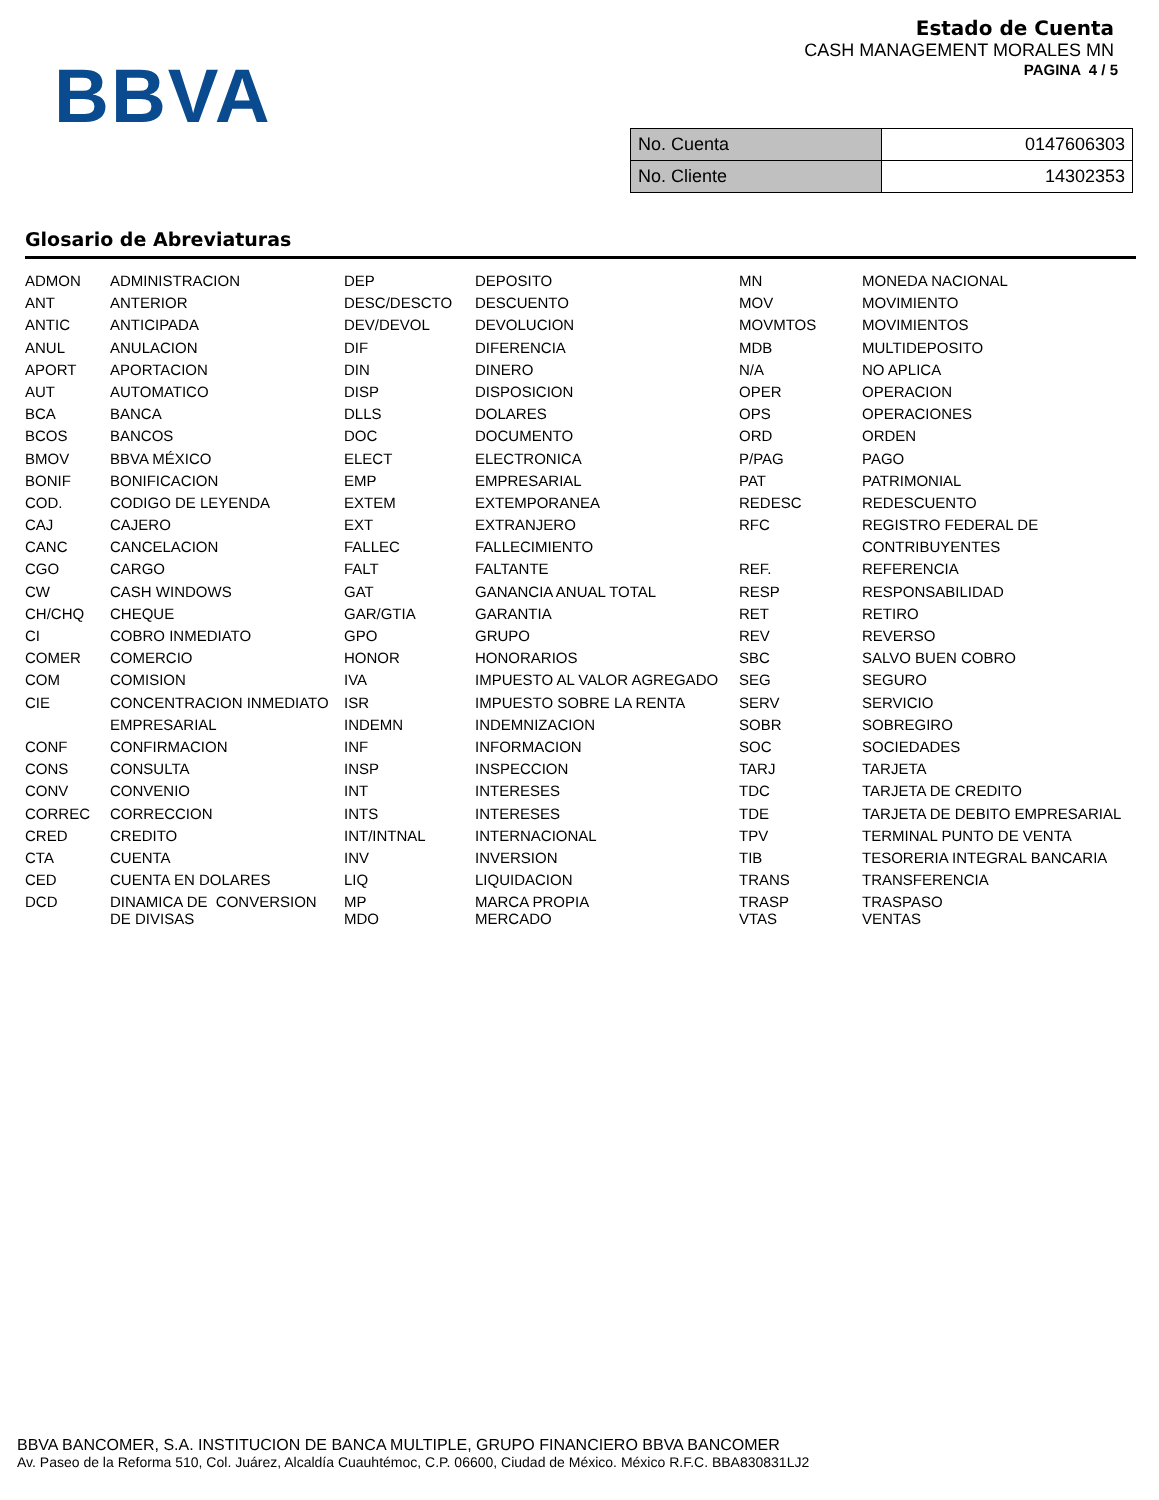BBVA
Estado de Cuenta
CASH MANAGEMENT MORALES MN
PAGINA 4 / 5
| No. Cuenta | 0147606303 |
| No. Cliente | 14302353 |
Glosario de Abreviaturas
| ADMON | ADMINISTRACION | DEP | DEPOSITO | MN | MONEDA NACIONAL |
| ANT | ANTERIOR | DESC/DESCTO | DESCUENTO | MOV | MOVIMIENTO |
| ANTIC | ANTICIPADA | DEV/DEVOL | DEVOLUCION | MOVMTOS | MOVIMIENTOS |
| ANUL | ANULACION | DIF | DIFERENCIA | MDB | MULTIDEPOSITO |
| APORT | APORTACION | DIN | DINERO | N/A | NO APLICA |
| AUT | AUTOMATICO | DISP | DISPOSICION | OPER | OPERACION |
| BCA | BANCA | DLLS | DOLARES | OPS | OPERACIONES |
| BCOS | BANCOS | DOC | DOCUMENTO | ORD | ORDEN |
| BMOV | BBVA MÉXICO | ELECT | ELECTRONICA | P/PAG | PAGO |
| BONIF | BONIFICACION | EMP | EMPRESARIAL | PAT | PATRIMONIAL |
| COD. | CODIGO DE LEYENDA | EXTEM | EXTEMPORANEA | REDESC | REDESCUENTO |
| CAJ | CAJERO | EXT | EXTRANJERO | RFC | REGISTRO FEDERAL DE |
| CANC | CANCELACION | FALLEC | FALLECIMIENTO | | CONTRIBUYENTES |
| CGO | CARGO | FALT | FALTANTE | REF. | REFERENCIA |
| CW | CASH WINDOWS | GAT | GANANCIA ANUAL TOTAL | RESP | RESPONSABILIDAD |
| CH/CHQ | CHEQUE | GAR/GTIA | GARANTIA | RET | RETIRO |
| CI | COBRO INMEDIATO | GPO | GRUPO | REV | REVERSO |
| COMER | COMERCIO | HONOR | HONORARIOS | SBC | SALVO BUEN COBRO |
| COM | COMISION | IVA | IMPUESTO AL VALOR AGREGADO | SEG | SEGURO |
| CIE | CONCENTRACION INMEDIATO | ISR | IMPUESTO SOBRE LA RENTA | SERV | SERVICIO |
| | EMPRESARIAL | INDEMN | INDEMNIZACION | SOBR | SOBREGIRO |
| CONF | CONFIRMACION | INF | INFORMACION | SOC | SOCIEDADES |
| CONS | CONSULTA | INSP | INSPECCION | TARJ | TARJETA |
| CONV | CONVENIO | INT | INTERESES | TDC | TARJETA DE CREDITO |
| CORREC | CORRECCION | INTS | INTERESES | TDE | TARJETA DE DEBITO EMPRESARIAL |
| CRED | CREDITO | INT/INTNAL | INTERNACIONAL | TPV | TERMINAL PUNTO DE VENTA |
| CTA | CUENTA | INV | INVERSION | TIB | TESORERIA INTEGRAL BANCARIA |
| CED | CUENTA EN DOLARES | LIQ | LIQUIDACION | TRANS | TRANSFERENCIA |
| DCD | DINAMICA DE CONVERSION DE DIVISAS | MP MDO | MARCA PROPIA MERCADO | TRASP VTAS | TRASPASO VENTAS |
BBVA BANCOMER, S.A. INSTITUCION DE BANCA MULTIPLE, GRUPO FINANCIERO BBVA BANCOMER
Av. Paseo de la Reforma 510, Col. Juárez, Alcaldía Cuauhtémoc, C.P. 06600, Ciudad de México. México R.F.C. BBA830831LJ2